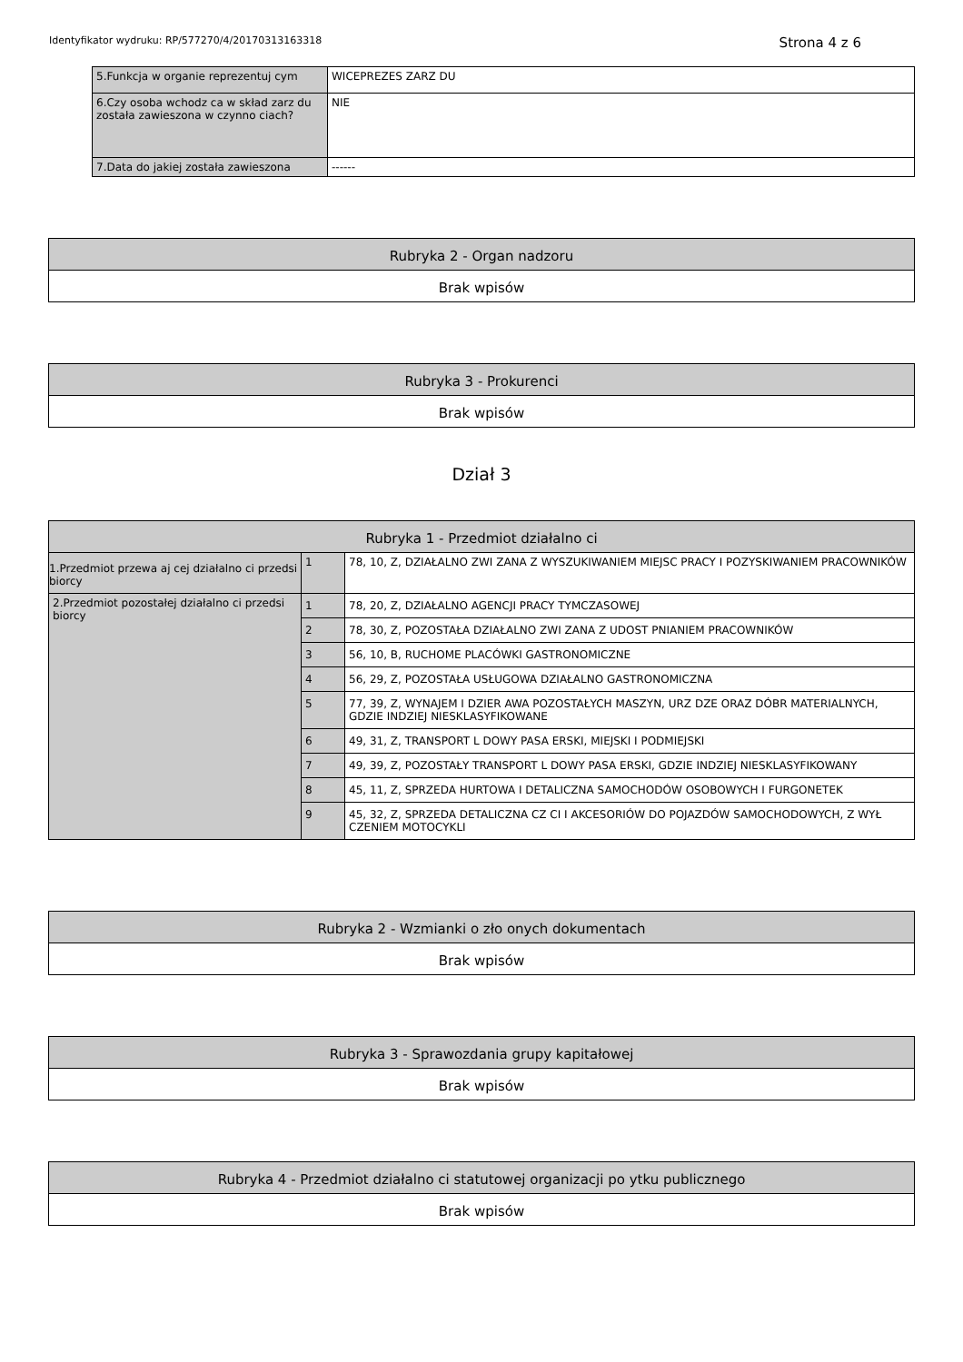Identyfikator wydruku: RP/577270/4/20170313163318 Strona 4 z 6
| 5.Funkcja w organie reprezentuj cym | WICEPREZES ZARZ DU |
| 6.Czy osoba wchodz ca w skład zarz du została zawieszona w czynno ciach? | NIE |
| 7.Data do jakiej została zawieszona | ------ |
| Rubryka 2 - Organ nadzoru |
| --- |
| Brak wpisów |
| Rubryka 3 - Prokurenci |
| --- |
| Brak wpisów |
Dział 3
| Rubryka 1 - Przedmiot działalno ci | | |
| --- | --- | --- |
| 1.Przedmiot przewa aj cej działalno ci przedsi biorcy | 1 | 78, 10, Z, DZIAŁALNO ZWI ZANA Z WYSZUKIWANIEM MIEJSC PRACY I POZYSKIWANIEM PRACOWNIKÓW |
| 2.Przedmiot pozostałej działalno ci przedsi biorcy | 1 | 78, 20, Z, DZIAŁALNO AGENCJI PRACY TYMCZASOWEJ |
| | 2 | 78, 30, Z, POZOSTAŁA DZIAŁALNO ZWI ZANA Z UDOST PNIANIEM PRACOWNIKÓW |
| | 3 | 56, 10, B, RUCHOME PLACÓWKI GASTRONOMICZNE |
| | 4 | 56, 29, Z, POZOSTAŁA USŁUGOWA DZIAŁALNO GASTRONOMICZNA |
| | 5 | 77, 39, Z, WYNAJEM I DZIER AWA POZOSTAŁYCH MASZYN, URZ DZE ORAZ DÓBR MATERIALNYCH, GDZIE INDZIEJ NIESKLASYFIKOWANE |
| | 6 | 49, 31, Z, TRANSPORT L DOWY PASA ERSKI, MIEJSKI I PODMIEJSKI |
| | 7 | 49, 39, Z, POZOSTAŁY TRANSPORT L DOWY PASA ERSKI, GDZIE INDZIEJ NIESKLASYFIKOWANY |
| | 8 | 45, 11, Z, SPRZEDA HURTOWA I DETALICZNA SAMOCHODÓW OSOBOWYCH I FURGONETEK |
| | 9 | 45, 32, Z, SPRZEDA DETALICZNA CZ CI I AKCESORIÓW DO POJAZDÓW SAMOCHODOWYCH, Z WYŁ CZENIEM MOTOCYKLI |
| Rubryka 2 - Wzmianki o zło onych dokumentach |
| --- |
| Brak wpisów |
| Rubryka 3 - Sprawozdania grupy kapitałowej |
| --- |
| Brak wpisów |
| Rubryka 4 - Przedmiot działalno ci statutowej organizacji po ytku publicznego |
| --- |
| Brak wpisów |